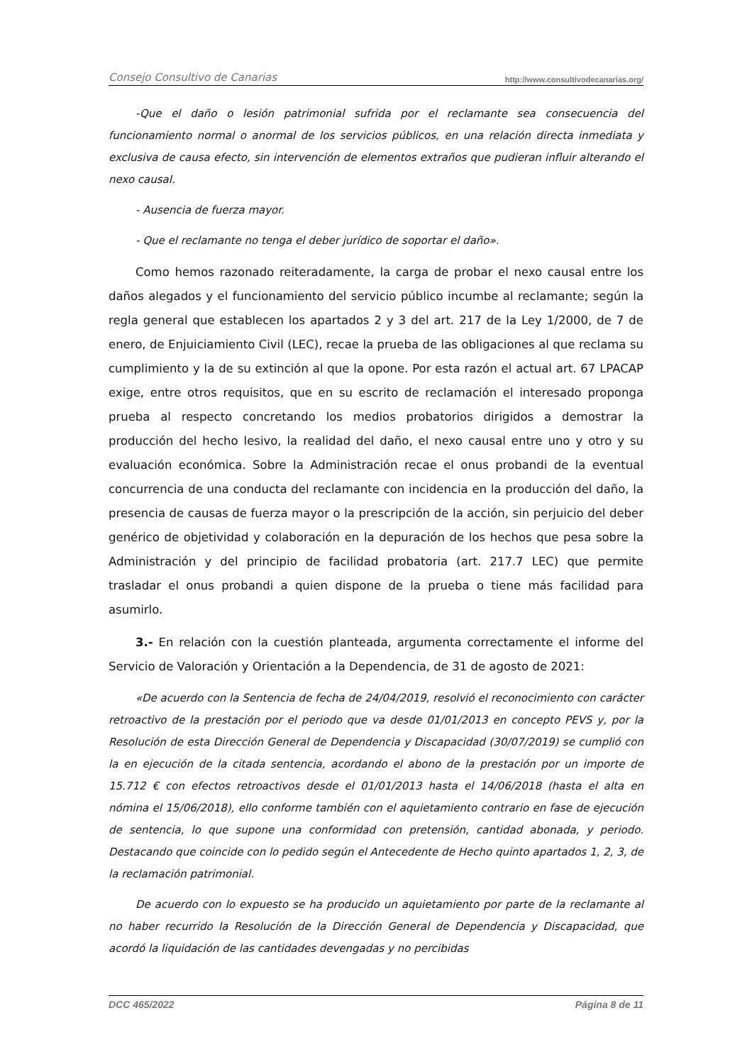Consejo Consultivo de Canarias http://www.consultivodecanarias.org/
-Que el daño o lesión patrimonial sufrida por el reclamante sea consecuencia del funcionamiento normal o anormal de los servicios públicos, en una relación directa inmediata y exclusiva de causa efecto, sin intervención de elementos extraños que pudieran influir alterando el nexo causal.
- Ausencia de fuerza mayor.
- Que el reclamante no tenga el deber jurídico de soportar el daño».
Como hemos razonado reiteradamente, la carga de probar el nexo causal entre los daños alegados y el funcionamiento del servicio público incumbe al reclamante; según la regla general que establecen los apartados 2 y 3 del art. 217 de la Ley 1/2000, de 7 de enero, de Enjuiciamiento Civil (LEC), recae la prueba de las obligaciones al que reclama su cumplimiento y la de su extinción al que la opone. Por esta razón el actual art. 67 LPACAP exige, entre otros requisitos, que en su escrito de reclamación el interesado proponga prueba al respecto concretando los medios probatorios dirigidos a demostrar la producción del hecho lesivo, la realidad del daño, el nexo causal entre uno y otro y su evaluación económica. Sobre la Administración recae el onus probandi de la eventual concurrencia de una conducta del reclamante con incidencia en la producción del daño, la presencia de causas de fuerza mayor o la prescripción de la acción, sin perjuicio del deber genérico de objetividad y colaboración en la depuración de los hechos que pesa sobre la Administración y del principio de facilidad probatoria (art. 217.7 LEC) que permite trasladar el onus probandi a quien dispone de la prueba o tiene más facilidad para asumirlo.
3.- En relación con la cuestión planteada, argumenta correctamente el informe del Servicio de Valoración y Orientación a la Dependencia, de 31 de agosto de 2021:
«De acuerdo con la Sentencia de fecha de 24/04/2019, resolvió el reconocimiento con carácter retroactivo de la prestación por el periodo que va desde 01/01/2013 en concepto PEVS y, por la Resolución de esta Dirección General de Dependencia y Discapacidad (30/07/2019) se cumplió con la en ejecución de la citada sentencia, acordando el abono de la prestación por un importe de 15.712 € con efectos retroactivos desde el 01/01/2013 hasta el 14/06/2018 (hasta el alta en nómina el 15/06/2018), ello conforme también con el aquietamiento contrario en fase de ejecución de sentencia, lo que supone una conformidad con pretensión, cantidad abonada, y periodo. Destacando que coincide con lo pedido según el Antecedente de Hecho quinto apartados 1, 2, 3, de la reclamación patrimonial.
De acuerdo con lo expuesto se ha producido un aquietamiento por parte de la reclamante al no haber recurrido la Resolución de la Dirección General de Dependencia y Discapacidad, que acordó la liquidación de las cantidades devengadas y no percibidas
DCC 465/2022 Página 8 de 11